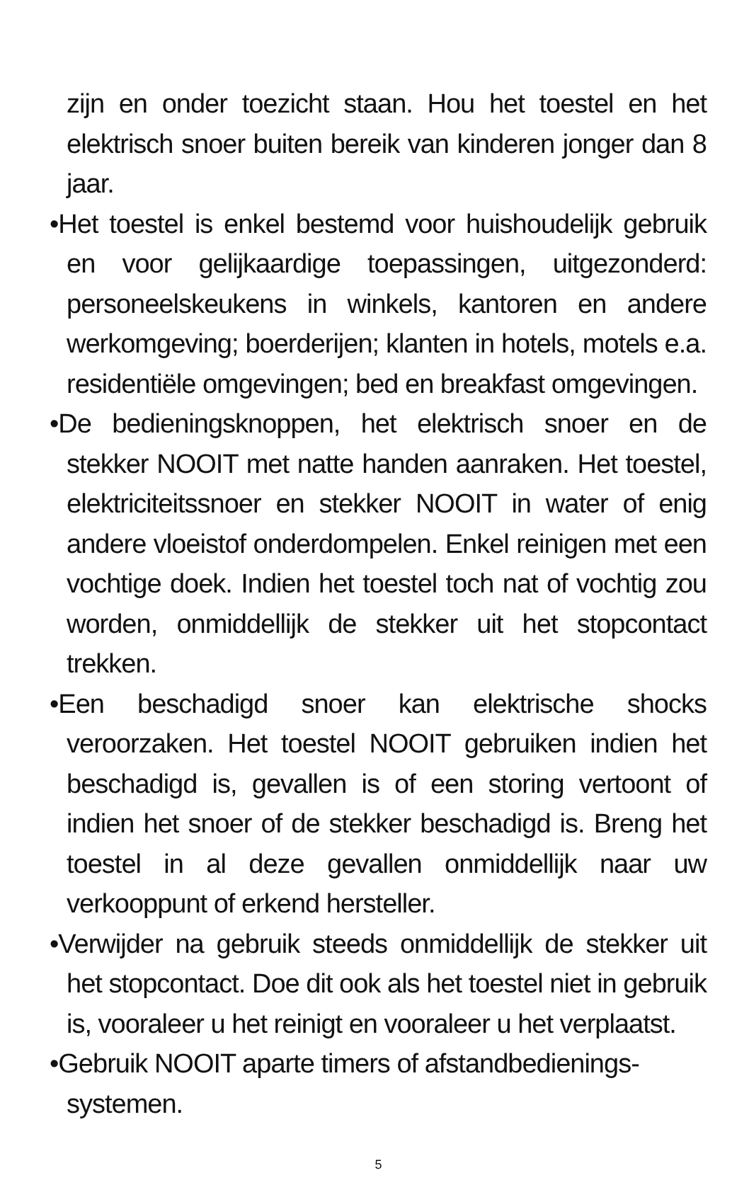zijn en onder toezicht staan. Hou het toestel en het elektrisch snoer buiten bereik van kinderen jonger dan 8 jaar.
•Het toestel is enkel bestemd voor huishoudelijk gebruik en voor gelijkaardige toepassingen, uitgezonderd: personeelskeukens in winkels, kantoren en andere werkomgeving; boerderijen; klanten in hotels, motels e.a. residentiële omgevingen; bed en breakfast omgevingen.
•De bedieningsknoppen, het elektrisch snoer en de stekker NOOIT met natte handen aanraken. Het toestel, elektriciteitssnoer en stekker NOOIT in water of enig andere vloeistof onderdompelen. Enkel reinigen met een vochtige doek. Indien het toestel toch nat of vochtig zou worden, onmiddellijk de stekker uit het stopcontact trekken.
•Een beschadigd snoer kan elektrische shocks veroorzaken. Het toestel NOOIT gebruiken indien het beschadigd is, gevallen is of een storing vertoont of indien het snoer of de stekker beschadigd is. Breng het toestel in al deze gevallen onmiddellijk naar uw verkooppunt of erkend hersteller.
•Verwijder na gebruik steeds onmiddellijk de stekker uit het stopcontact. Doe dit ook als het toestel niet in gebruik is, vooraleer u het reinigt en vooraleer u het verplaatst.
•Gebruik NOOIT aparte timers of afstandbedienings-
systemen.
5